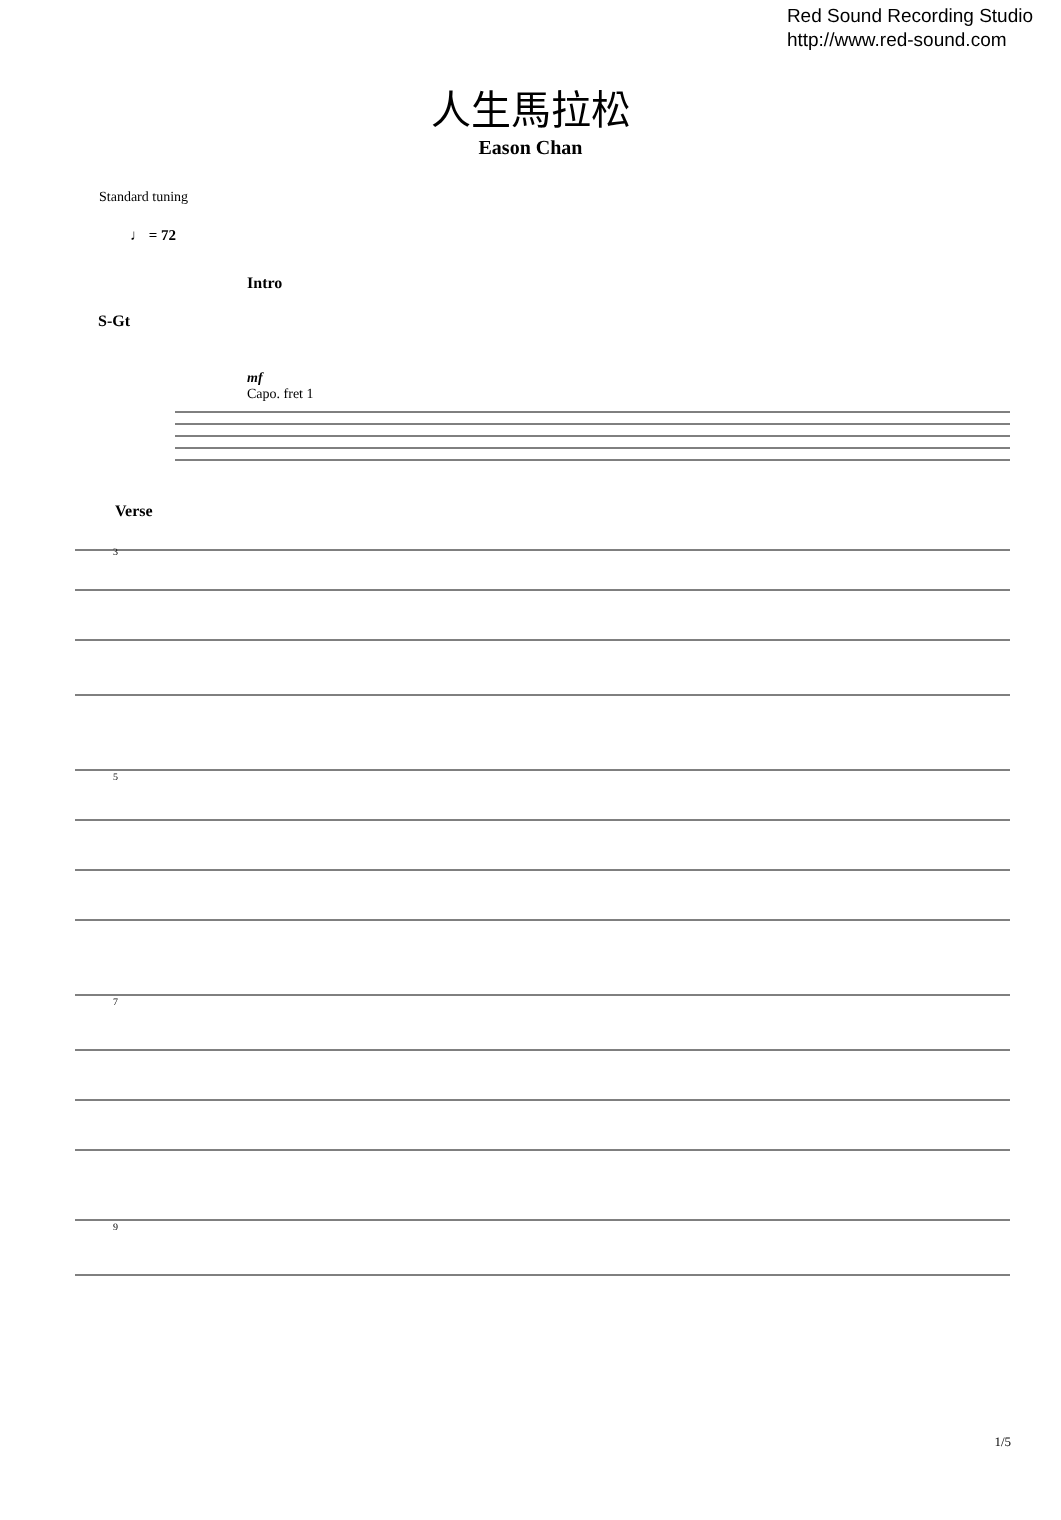Red Sound Recording Studio
http://www.red-sound.com
人生馬拉松
Eason Chan
Standard tuning
♩ = 72
Intro
S-Gt
mf
Capo. fret 1
Verse
3
5
7
9
1/5